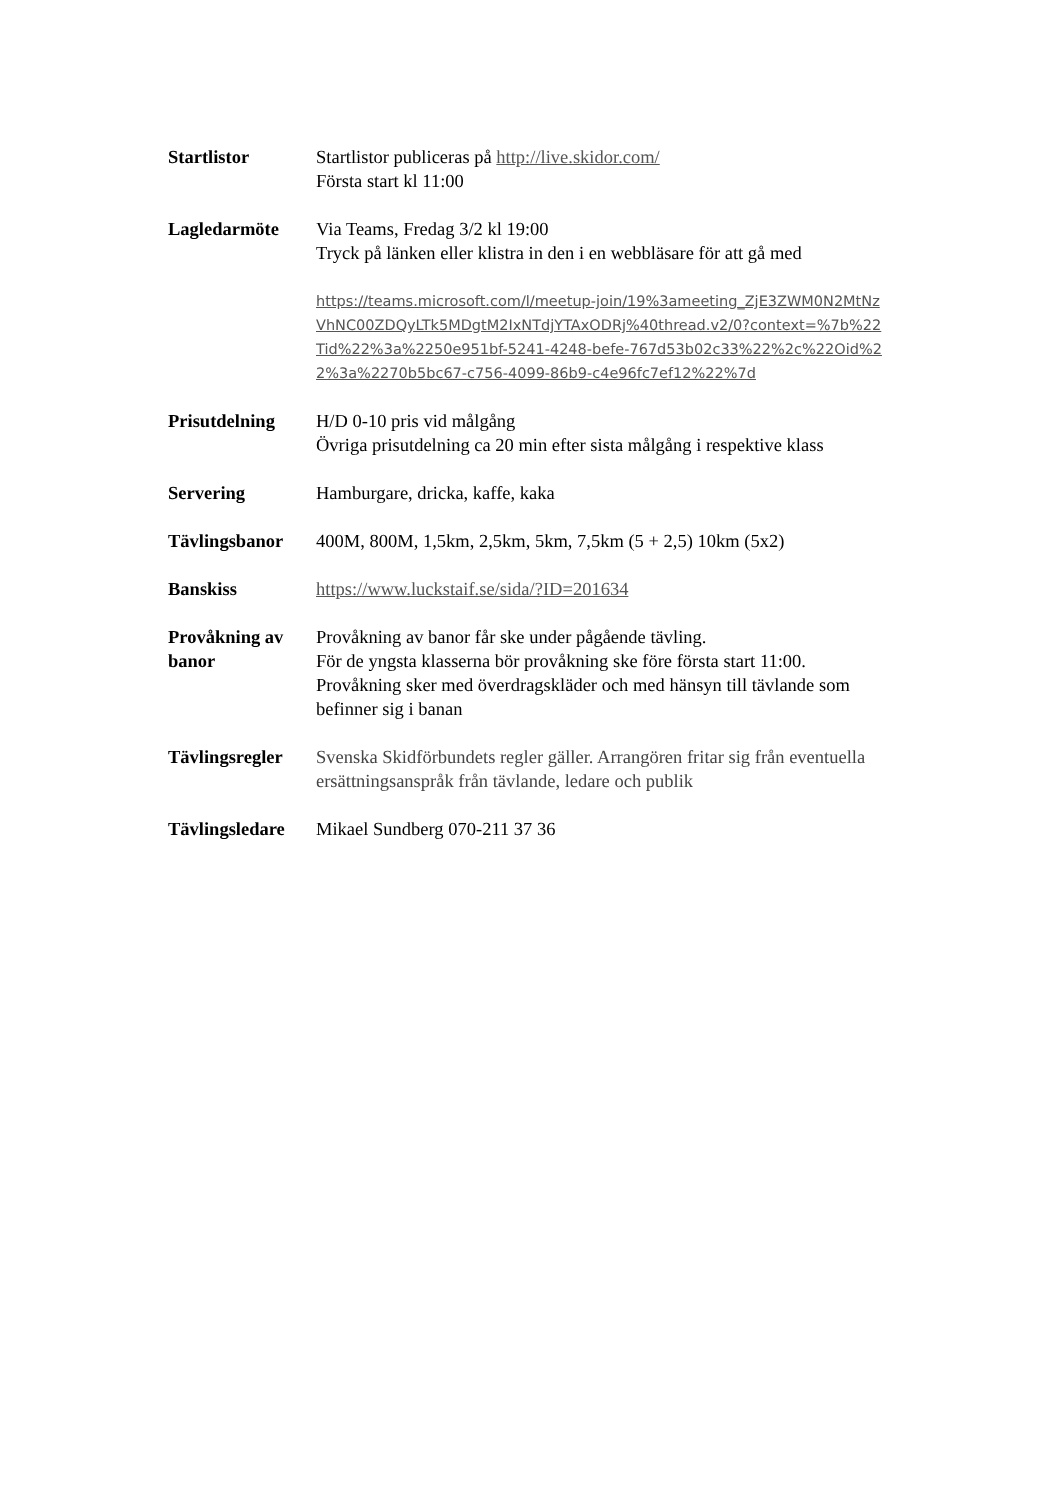Startlistor Startlistor publiceras på http://live.skidor.com/
Första start kl 11:00
Lagledarmöte Via Teams, Fredag 3/2 kl 19:00
Tryck på länken eller klistra in den i en webbläsare för att gå med
https://teams.microsoft.com/l/meetup-join/19%3ameeting_ZjE3ZWM0N2MtNzVhNC00ZDQyLTk5MDgtM2IxNTdjYTAxODRj%40thread.v2/0?context=%7b%22Tid%22%3a%2250e951bf-5241-4248-befe-767d53b02c33%22%2c%22Oid%22%3a%2270b5bc67-c756-4099-86b9-c4e96fc7ef12%22%7d
Prisutdelning H/D 0-10 pris vid målgång
Övriga prisutdelning ca 20 min efter sista målgång i respektive klass
Servering Hamburgare, dricka, kaffe, kaka
Tävlingsbanor 400M, 800M, 1,5km, 2,5km, 5km, 7,5km (5 + 2,5) 10km (5x2)
Banskiss https://www.luckstaif.se/sida/?ID=201634
Provåkning av banor
Provåkning av banor får ske under pågående tävling.
För de yngsta klasserna bör provåkning ske före första start 11:00.
Provåkning sker med överdragskläder och med hänsyn till tävlande som befinner sig i banan
Tävlingsregler
Svenska Skidförbundets regler gäller. Arrangören fritar sig från eventuella ersättningsanspråk från tävlande, ledare och publik
Tävlingsledare
Mikael Sundberg 070-211 37 36